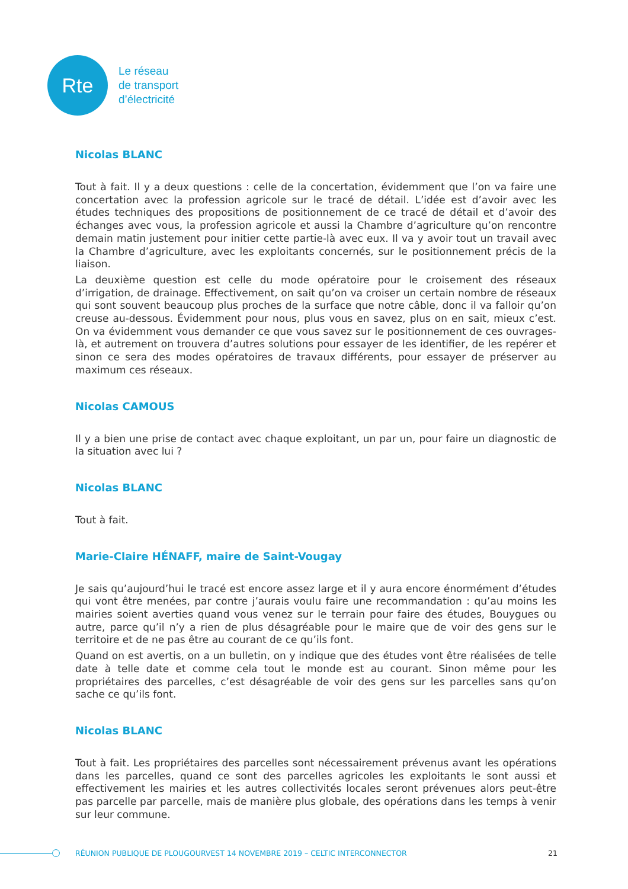Rte
Le réseau
de transport
d’électricité
Nicolas BLANC
Tout à fait. Il y a deux questions : celle de la concertation, évidemment que l’on va faire une concertation avec la profession agricole sur le tracé de détail. L’idée est d’avoir avec les études techniques des propositions de positionnement de ce tracé de détail et d’avoir des échanges avec vous, la profession agricole et aussi la Chambre d’agriculture qu’on rencontre demain matin justement pour initier cette partie-là avec eux. Il va y avoir tout un travail avec la Chambre d’agriculture, avec les exploitants concernés, sur le positionnement précis de la liaison.
La deuxième question est celle du mode opératoire pour le croisement des réseaux d’irrigation, de drainage. Effectivement, on sait qu’on va croiser un certain nombre de réseaux qui sont souvent beaucoup plus proches de la surface que notre câble, donc il va falloir qu’on creuse au-dessous. Évidemment pour nous, plus vous en savez, plus on en sait, mieux c’est. On va évidemment vous demander ce que vous savez sur le positionnement de ces ouvrages-là, et autrement on trouvera d’autres solutions pour essayer de les identifier, de les repérer et sinon ce sera des modes opératoires de travaux différents, pour essayer de préserver au maximum ces réseaux.
Nicolas CAMOUS
Il y a bien une prise de contact avec chaque exploitant, un par un, pour faire un diagnostic de la situation avec lui ?
Nicolas BLANC
Tout à fait.
Marie-Claire HÉNAFF, maire de Saint-Vougay
Je sais qu’aujourd’hui le tracé est encore assez large et il y aura encore énormément d’études qui vont être menées, par contre j’aurais voulu faire une recommandation : qu’au moins les mairies soient averties quand vous venez sur le terrain pour faire des études, Bouygues ou autre, parce qu’il n’y a rien de plus désagréable pour le maire que de voir des gens sur le territoire et de ne pas être au courant de ce qu’ils font.
Quand on est avertis, on a un bulletin, on y indique que des études vont être réalisées de telle date à telle date et comme cela tout le monde est au courant. Sinon même pour les propriétaires des parcelles, c’est désagréable de voir des gens sur les parcelles sans qu’on sache ce qu’ils font.
Nicolas BLANC
Tout à fait. Les propriétaires des parcelles sont nécessairement prévenus avant les opérations dans les parcelles, quand ce sont des parcelles agricoles les exploitants le sont aussi et effectivement les mairies et les autres collectivités locales seront prévenues alors peut-être pas parcelle par parcelle, mais de manière plus globale, des opérations dans les temps à venir sur leur commune.
RÉUNION PUBLIQUE DE PLOUGOURVEST 14 NOVEMBRE 2019 – CELTIC INTERCONNECTOR 21